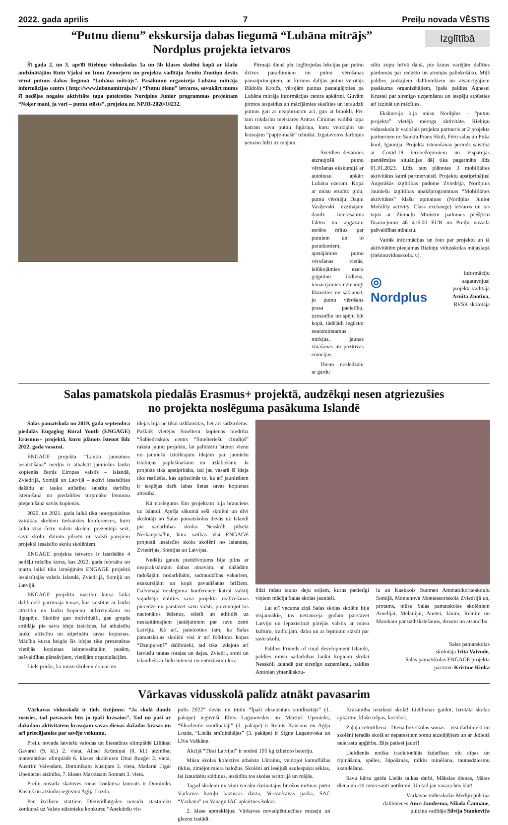2022. gada aprīlis 7 Preiļu novada VĒSTIS
Izglītībā
“Putnu dienu” ekskursija dabas liegumā “Lubāna mitrājs”
Nordplus projekta ietvaros
Šī gada 2. un 3. aprīlī Riebiņu vidusskolas 5a un 5b klases skolēni kopā ar klašu audzinātājām Rutu Vjaksi un Innu Zenovjevu un projekta vadītāju Arnitu Znotiņu devās vērot putnus dabas liegumā “Lubāna mitrājs”. Pasākumu organizēja Lubāna mitrāja informācijas centrs ( http://www.lubanamitrajs.lv/ ) “Putnu dienu” ietvaros, savukārt mums šī nedēļas nogales aktivitāte tapa pateicoties Nordplus Junior programmas projektam “Noķer mani, ja vari – putnu stāsts”, projekta nr. NPJR-2020/10232.
Pirmajā dienā pēc izglītojošas lekcijas par putnu dzīves paradumiem un putnu vērošanas pamatprincipiem, ar kuriem dalījās putnu vērotājs Rūdolfs Kroičs, vērojām putnus pastaigājoties pa Lubāna mitrāja informācijas centra apkārtni. Guvām pirmos iespaidus un mācījāmies skatīties un ieraudzīt putnus gan ar neapbruņotu aci, gan ar binokli. Pēc tam rokdarbu meistares Antras Ciminas vadībā tapa katram sava putnu figūriņa, kuru veidojām un krāsojām “papjē-mašē” tehnikā. Izgatavotos darbiņus ņēmām līdzi uz mājām.
Svētdien devāmies aizraujošā putnu vērošanas ekskursijā ar autobusu apkārt Lubāna ezeram. Kopā ar mūsu erudīto gidu, putnu vērotāju Dagni Vasiļevski uzzinājām daudz interesantus faktus un apgāzām esošos mītus par putniem un to paradumiem, apstājāmies putnu vērošanas vietās, ielūkojāmies ezera gājputnu ikdienā, iemācījāmies uzmanīgi klausīties un saklausīt, jo putnu vērošana prasa pacietību, uzmanību un spēju būt kopā, tādējādi iegūstot neaizmirstamus mirkļus, jaunas zināšanas un pozitīvas emocijas.
Dienu noslēdzām ar gardu
siltu zupu brīvā dabā, pie kuras varējām dalīties pārdomās par redzēto un atmiņās paliekošāko. Mīļš paldies jaukajiem dalībniekiem un atsaucīgajiem pasākuma organizētājiem, īpašs paldies Agnesei Krustei par sirsnīgo uzņemšanu un iespēju atpūsties arī izzināt un mācīties.
Ekskursija bija mūsu Nordplus – “putnu projekta” vietējā mēroga aktivitāte. Riebiņu vidusskola ir vadošais projekta partneris ar 2 projekta partneriem no Sankta Frans Skuli, Fēru salas un Puka kool, Igaunija. Projekta īstenošanas periods saistībā ar Covid-19 ierobežojumiem un vispārējās pandēmijas situācijas dēļ tika pagarināts līdz 01.01.2023. Līdz tam plānotas 3 mobilitātes aktivitātes katrā partnervalstī. Projektu apstiprinājusi Augstākās izglītības padome Zviedrijā, Nordplus Jauniešu izglītības apakšprogrammas “Mobilitātes aktivitātes” klašu apmaiņas (Nordplus Junior Mobility activity, Class exchange) ietvaros un tas tapis ar Ziemeļu Ministru padomes piešķirto finansējumu 46 416.00 EUR un Preiļu novada pašvaldības atbalstu.
Vairāk informācijas un foto par projektu un tā aktivitātēm pieejamas Riebiņu vidusskolas mājaslapā (riebinuvidusskola.lv).
◎ Nordplus
Informāciju sagatavojusi
projekta vadītāja
Arnita Znotiņa,
RVSK skolotāja
Salas pamatskola piedalās Erasmus+ projektā, audzēkņi nesen atgriezušies
no projekta noslēguma pasākuma Islandē
Salas pamatskola no 2019. gada septembra piedalās Engaging Rural Youth (ENGAGE) Erasmus+ projektā, kuru plānots īstenot līdz 2022. gada vasarai.
ENGAGE projekta “Lauku jaunatnes iesaistīšana” mērķis ir atbalstīt jauniešus lauku kopienās četrās Eiropas valstīs – Islandē, Zviedrijā, Somijā un Latvijā – aktīvi iesaistīties dažādu ar lauku attīstību saistītu darbību īstenošanā un piedalīties turpmāko lēmumu pieņemšanā savās kopienās.
2020. un 2021. gada laikā tika noorganizētas vairākas skolēnu tiešsaistes konferences, kuru laikā visu četru valstu skolēni prezentēja sevi, savu skolu, dzimto pilsētu un valsti pārējiem projektā iesaistīto skolu skolēniem.
ENGAGE projekta ietvaros ir izstrādāts 4 nedēļu mācību kurss, kas 2022. gada februāra un marta laikā tika izmēģināts ENGAGE projektā iesaistītajās valstīs Islandē, Zviedrijā, Somijā un Latvijā.
ENGAGE projektu mācību kursa laikā dalībnieki pārrunāja tēmas, kas saistītas ar lauku attīstību un lauku kopienu atdzīvināšanu un ilgtspēju. Skolēni gan individuāli, gan grupās strādāja pie savu ideju izstrādes, lai atbalstītu lauku attīstību un stiprinātu savas kopienas. Mācību kursa beigās šīs idejas tika prezentētas vietējās kopienas ieinteresētajām pusēm, pašvaldības pārstāvjiem, vietējām organizācijām.
Liels prieks, ka mūsu skolēnu domas un
idejas bija ne tikai uzklausītas, bet arī sadzirdētas. Pašlaik vietējās Smelteru kopienas biedrība “Sabiedriskais centrs “Smelteriešu cimdiņš” raksta jaunu projektu, lai palīdzētu īstenot vienu no jauniešu izteiktajām idejām par jauniešu istabiņas paplašināšanu un uzlabošanu. Ja projekts tiks apstiprināts, tad jau vasarā šī ideja tiks realizēta, kas apliecinās to, ka arī jauniešiem ir iespējas darīt labas lietas savas kopienas attīstībā.
Kā noslēgums šim projektam bija brauciens uz Islandi. Aprīļa sākumā seši skolēni un divi skolotāji no Salas pamatskolas devās uz Islandi pie sadarbības skolas Nesskóli pilsētā Neskaupstaður, kurā satikās visi ENGAGE projektā iesaistīto skolu skolēni no Islandes, Zviedrijas, Somijas un Latvijas.
Nedēļu garais piedzīvojums bija pilns ar neaprakstāmām dabas ainavām, ar dažādām radošajām nodarbībām, sadraudzības vakariem, ekskursijām un kopā pavadīšanas brīžiem. Galvenajā noslēguma konferencē katrai valstij vajadzēja dalīties savā projekta realizēšanas pieredzē un pārstāvēt savu valsti, prezentējot tās nacionālos ēdienus, stāstīt un atbildēt uz neskaitāmajiem jautājumiem par savu zemi Latviju. Kā arī, pateicoties tam, ka Salas pamatskolas skolēni visi ir arī folkloras kopas “Dzeipureņš” dalībnieki, tad tika izdejota arī latviešu tautas rotaļas un dejas. Zviedri, somi un islandieši ar lielu interesi un entuziasmu leca
līdzi mūsu tautas deju soļiem, kurus pacietīgi viņiem mācīja Salas skolas jaunieši.
Lai arī vecuma ziņā Salas skolas skolēni bija visjaunākie, tas netraucēja godam pārstāvēt Latviju un iepazīstināt pārējās valstis ar mūsu kultūru, tradīcijām, dabu un ar lepnumu stāstīt par savu skolu.
Paldies Friends of rural development Islandē, paldies mūsu sadarbības lauku kopienu skolai Nesskóli Islandē par sirsnīgo uzņemšanu, paldies Anttolan yhtenäiskou-
lu un Kaakkois Suomen Ammattikorkeakoulu Somijā, Montenova Montessoriskola Zviedrijā un, protams, mūsu Salas pamatskolas skolēniem Amēlijai, Melānijai, Anetei, Jānim, Reinim un Marekam par uzdrīkstēšanos, drosmi un atsaucību.
Salas pamatskolas
skolotāja Irita Vaivode,
Salas pamatskolas ENGAGE projekta
pārstāve Kristīne Ķiuka
Vārkavas vidusskolā palīdz atnākt pavasarim
Vārkavas vidusskolā ir tāds ticējums: “Ja skolā daudz rosīsies, tad pavasaris būs jo īpaši krāsains”. Tad nu paši ar dažādām aktivitātēm krāsojam savas dienas dažādās krāsās un arī priecājamies par savējo veikumu.
Preiļu novada latviešu valodas un literatūras olimpiādē Liliānai Gavarei (9. kl.) 2. vieta, Alisei Krūmiņai (8. kl.) atzinība; matemātikas olimpiādē 6. klases skolēniem Ditai Ruzģei 2. vieta, Austrim Vaivodam, Dominikam Kusiņam 3. vieta, Madarai Līgai Upeniecei atzinība, 7. klases Markusam Somam 3. vieta.
Preiļu novada skatuves runas konkursa laureāts ir Dominiks Kusiņš un atzinību ieguvusi Agija Lozda.
Pēc izciliem startiem Dienvidlatgales novada stāstnieku konkursā uz Valsts stāstnieku konkursu “Anekdošu vir-
pulis 2022” devās un titulu “Īpaši ekselentais smīdinātājs” (1. pakāpe) ieguvuši Elvis Laganovskis un Mārtiņš Upenieks; “Ekselentie smīdinātāji” (1. pakāpe) ir Reinis Kancāns un Agija Lozda, “Lielās smīdinātājas” (3. pakāpe) ir Signe Laganovska un Līva Vuškāne.
Akcijā “Tīrai Latvijai” ir nodoti 105 kg izlietoto bateriju.
Mūsu skolas kolektīvs atbalsta Ukrainu, veidojot kamuflāžas tīklus, zīmējot miera baložus. Skolēni arī iesējuši saulespuķu sēklas, lai izaudzētu stādiņus, iestādītu tos skolas teritorijā un mājās.
Tagad skolēnu un viņu vecāku darinātajos būrīšos mitinās putni Vārkavas katoļu baznīcas dārzā, Vecvārkavas parkā, SAC “Vārkava” un Vanagu IAC apkārtnes kokos.
2. klase apmeklējusi Vārkavas novadpētniecības muzeju un gleznu izstādi.
Krāsainība ienākusi skolā! Lieldienas gaidot, izrotāta skolas apkārtne, klašu telpas, koridori.
Zaļajā ceturtdienā - Dienā bez skolas somas – visi darbinieki un skolēni ieradās skolā ar neparastiem somu aizstājējiem un ar ikdienā neierastu apģērbu. Bija patiesi jautri!
Lieldienās notika tradicionālās izdarības: olu cīņas un ripināšana, spēles, šūpošanās, mīklu minēšana, tautasdziesmu skandēšana.
Savu kārtu gaida Lielās talkas darbi, Mākslas dienas, Mātes diena un citi interesanti notikumi. Un tad jau vasara būs klāt!
Vārkavas vidusskolas Mediju pulciņa
dalībnieces Ance Jaudzema, Nikola Čaunāne,
pulciņa vadītāja Silvija Stankeviča